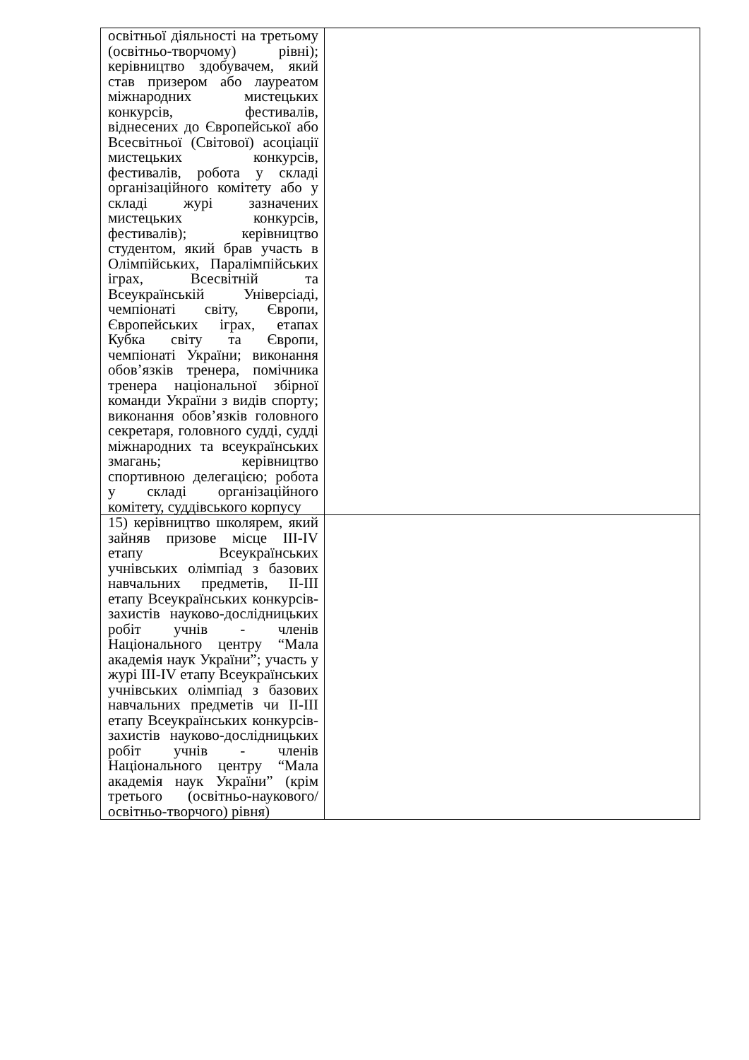| освітньої діяльності на третьому (освітньо-творчому) рівні); керівництво здобувачем, який став призером або лауреатом міжнародних мистецьких конкурсів, фестивалів, віднесених до Європейської або Всесвітньої (Світової) асоціації мистецьких конкурсів, фестивалів, робота у складі організаційного комітету або у складі журі зазначених мистецьких конкурсів, фестивалів); керівництво студентом, який брав участь в Олімпійських, Паралімпійських іграх, Всесвітній та Всеукраїнській Універсіаді, чемпіонаті світу, Європи, Європейських іграх, етапах Кубка світу та Європи, чемпіонаті України; виконання обов’язків тренера, помічника тренера національної збірної команди України з видів спорту; виконання обов’язків головного секретаря, головного судді, судді міжнародних та всеукраїнських змагань; керівництво спортивною делегацією; робота у складі організаційного комітету, суддівського корпусу | |
| 15) керівництво школярем, який зайняв призове місце III-IV етапу Всеукраїнських учнівських олімпіад з базових навчальних предметів, II-III етапу Всеукраїнських конкурсів-захистів науково-дослідницьких робіт учнів - членів Національного центру “Мала академія наук України”; участь у журі III-IV етапу Всеукраїнських учнівських олімпіад з базових навчальних предметів чи II-III етапу Всеукраїнських конкурсів-захистів науково-дослідницьких робіт учнів - членів Національного центру “Мала академія наук України” (крім третього (освітньо-наукового/освітньо-творчого) рівня) | |